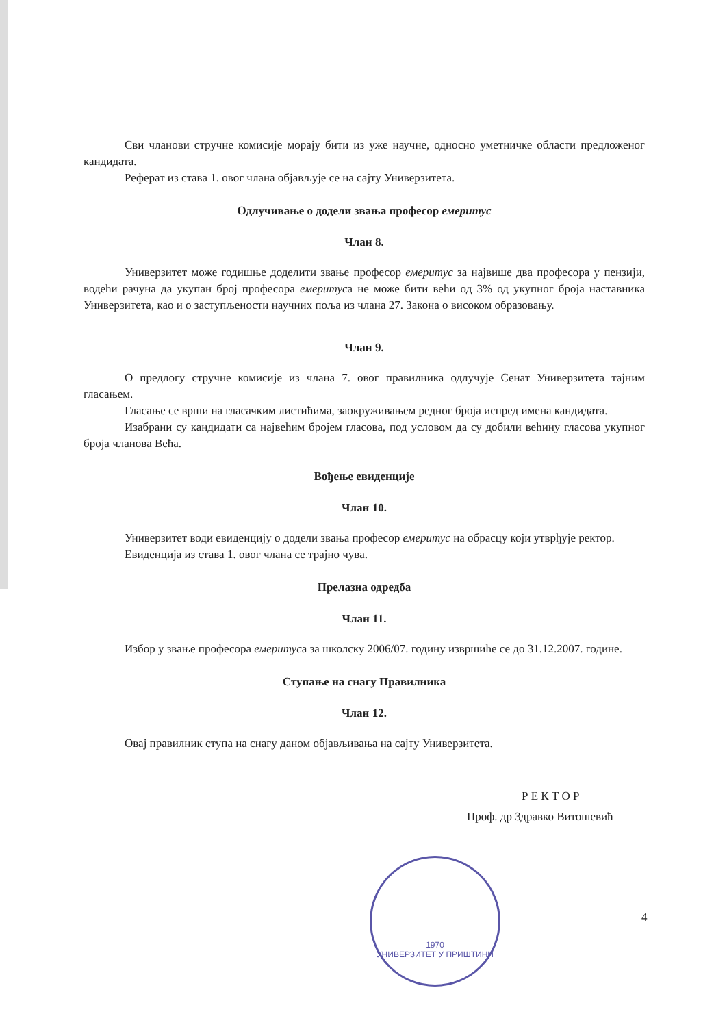Сви чланови стручне комисије морају бити из уже научне, односно уметничке области предложеног кандидата.
Реферат из става 1. овог члана објављује се на сајту Универзитета.
Одлучивање о додели звања професор емеритус
Члан 8.
Универзитет може годишње доделити звање професор емеритус за највише два професора у пензији, водећи рачуна да укупан број професора емеритуса не може бити већи од 3% од укупног броја наставника Универзитета, као и о заступљености научних поља из члана 27. Закона о високом образовању.
Члан 9.
О предлогу стручне комисије из члана 7. овог правилника одлучује Сенат Универзитета тајним гласањем.
Гласање се врши на гласачким листићима, заокруживањем редног броја испред имена кандидата.
Изабрани су кандидати са највећим бројем гласова, под условом да су добили већину гласова укупног броја чланова Већа.
Вођење евиденције
Члан 10.
Универзитет води евиденцију о додели звања професор емеритус на обрасцу који утврђује ректор.
Евиденција из става 1. овог члана се трајно чува.
Прелазна одредба
Члан 11.
Избор у звање професора емеритуса за школску 2006/07. годину извршиће се до 31.12.2007. године.
Ступање на снагу Правилника
Члан 12.
Овај правилник ступа на снагу даном објављивања на сајту Универзитета.
Р Е К Т О Р
Проф. др Здравко Витошевић
1970
УНИВЕРЗИТЕТ У ПРИШТИНИ
4